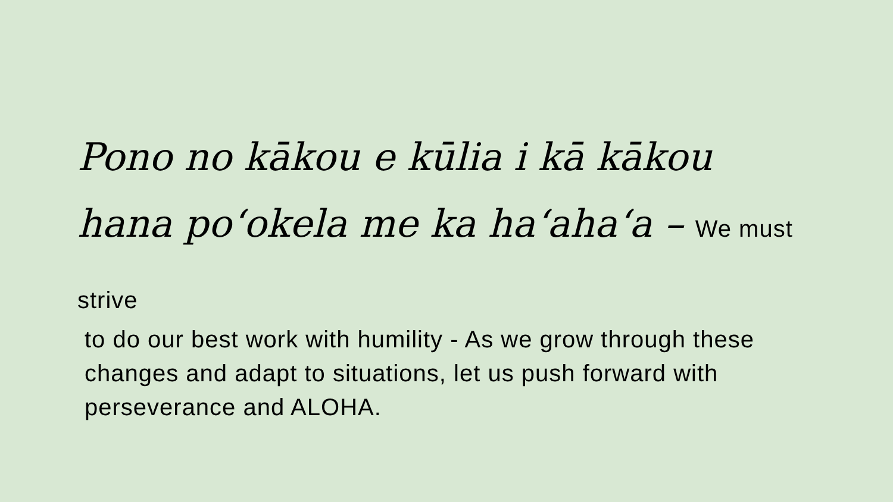Pono no kākou e kūlia i kā kākou hana poʻokela me ka haʻahaʻa – We must strive
to do our best work with humility - As we grow through these changes and adapt to situations, let us push forward with perseverance and ALOHA.